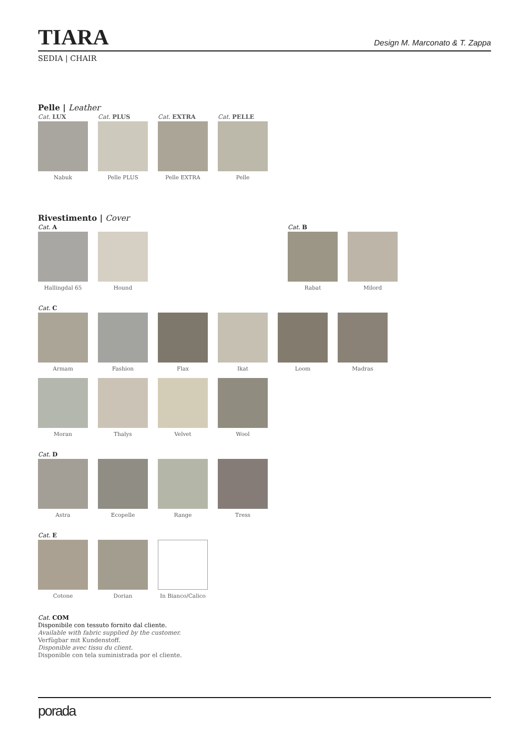TIARA
Design M. Marconato & T. Zappa
SEDIA | CHAIR
Pelle | Leather
Cat. LUX
Nabuk
Cat. PLUS
Pelle PLUS
Cat. EXTRA
Pelle EXTRA
Cat. PELLE
Pelle
Rivestimento | Cover
Cat. A Cat. B
Hallingdal 65 Hound Rabat Milord
Cat. C
Armam Fashion Flax Ikat Loom Madras
Moran Thalys Velvet Wool
Cat. D
Astra Ecopelle Range Tress
Cat. E
Cotone Dorian In Bianco/Calico
Cat. COM
Disponibile con tessuto fornito dal cliente.
Available with fabric supplied by the customer.
Verfügbar mit Kundenstoff.
Disponible avec tissu du client.
Disponible con tela suministrada por el cliente.
porada